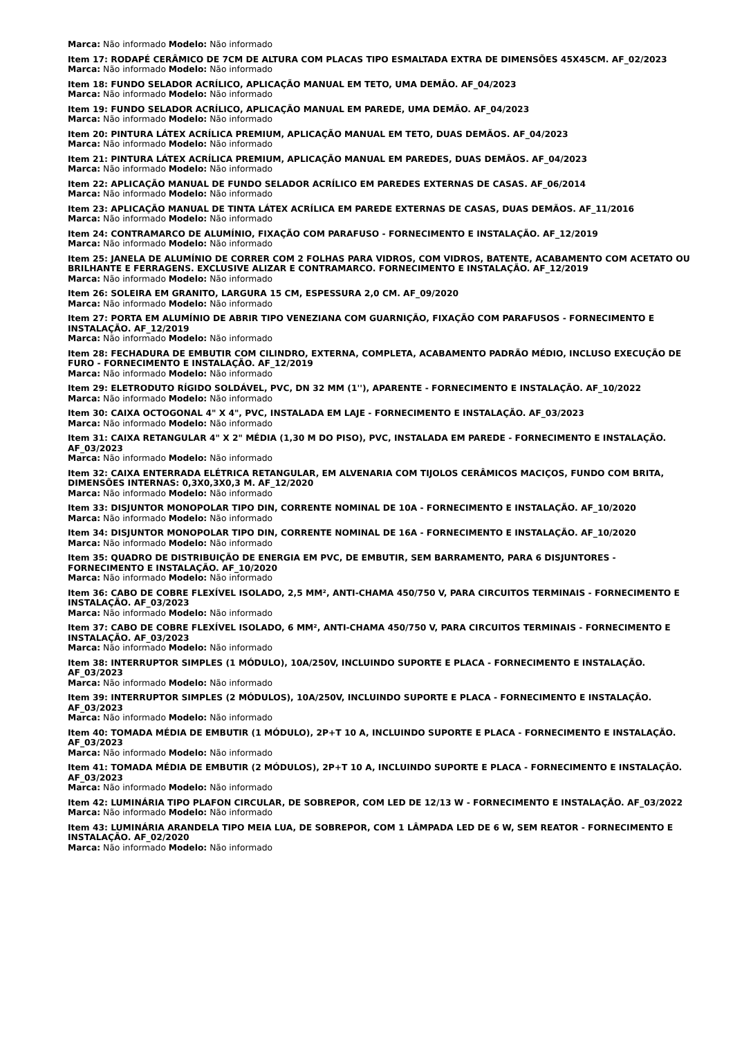Marca: Não informado Modelo: Não informado
Item 17: RODAPÉ CERÂMICO DE 7CM DE ALTURA COM PLACAS TIPO ESMALTADA EXTRA DE DIMENSÕES 45X45CM. AF_02/2023
Marca: Não informado Modelo: Não informado
Item 18: FUNDO SELADOR ACRÍLICO, APLICAÇÃO MANUAL EM TETO, UMA DEMÃO. AF_04/2023
Marca: Não informado Modelo: Não informado
Item 19: FUNDO SELADOR ACRÍLICO, APLICAÇÃO MANUAL EM PAREDE, UMA DEMÃO. AF_04/2023
Marca: Não informado Modelo: Não informado
Item 20: PINTURA LÁTEX ACRÍLICA PREMIUM, APLICAÇÃO MANUAL EM TETO, DUAS DEMÃOS. AF_04/2023
Marca: Não informado Modelo: Não informado
Item 21: PINTURA LÁTEX ACRÍLICA PREMIUM, APLICAÇÃO MANUAL EM PAREDES, DUAS DEMÃOS. AF_04/2023
Marca: Não informado Modelo: Não informado
Item 22: APLICAÇÃO MANUAL DE FUNDO SELADOR ACRÍLICO EM PAREDES EXTERNAS DE CASAS. AF_06/2014
Marca: Não informado Modelo: Não informado
Item 23: APLICAÇÃO MANUAL DE TINTA LÁTEX ACRÍLICA EM PAREDE EXTERNAS DE CASAS, DUAS DEMÃOS. AF_11/2016
Marca: Não informado Modelo: Não informado
Item 24: CONTRAMARCO DE ALUMÍNIO, FIXAÇÃO COM PARAFUSO - FORNECIMENTO E INSTALAÇÃO. AF_12/2019
Marca: Não informado Modelo: Não informado
Item 25: JANELA DE ALUMÍNIO DE CORRER COM 2 FOLHAS PARA VIDROS, COM VIDROS, BATENTE, ACABAMENTO COM ACETATO OU BRILHANTE E FERRAGENS. EXCLUSIVE ALIZAR E CONTRAMARCO. FORNECIMENTO E INSTALAÇÃO. AF_12/2019
Marca: Não informado Modelo: Não informado
Item 26: SOLEIRA EM GRANITO, LARGURA 15 CM, ESPESSURA 2,0 CM. AF_09/2020
Marca: Não informado Modelo: Não informado
Item 27: PORTA EM ALUMÍNIO DE ABRIR TIPO VENEZIANA COM GUARNIÇÃO, FIXAÇÃO COM PARAFUSOS - FORNECIMENTO E INSTALAÇÃO. AF_12/2019
Marca: Não informado Modelo: Não informado
Item 28: FECHADURA DE EMBUTIR COM CILINDRO, EXTERNA, COMPLETA, ACABAMENTO PADRÃO MÉDIO, INCLUSO EXECUÇÃO DE FURO - FORNECIMENTO E INSTALAÇÃO. AF_12/2019
Marca: Não informado Modelo: Não informado
Item 29: ELETRODUTO RÍGIDO SOLDÁVEL, PVC, DN 32 MM (1''), APARENTE - FORNECIMENTO E INSTALAÇÃO. AF_10/2022
Marca: Não informado Modelo: Não informado
Item 30: CAIXA OCTOGONAL 4" X 4", PVC, INSTALADA EM LAJE - FORNECIMENTO E INSTALAÇÃO. AF_03/2023
Marca: Não informado Modelo: Não informado
Item 31: CAIXA RETANGULAR 4" X 2" MÉDIA (1,30 M DO PISO), PVC, INSTALADA EM PAREDE - FORNECIMENTO E INSTALAÇÃO. AF_03/2023
Marca: Não informado Modelo: Não informado
Item 32: CAIXA ENTERRADA ELÉTRICA RETANGULAR, EM ALVENARIA COM TIJOLOS CERÂMICOS MACIÇOS, FUNDO COM BRITA, DIMENSÕES INTERNAS: 0,3X0,3X0,3 M. AF_12/2020
Marca: Não informado Modelo: Não informado
Item 33: DISJUNTOR MONOPOLAR TIPO DIN, CORRENTE NOMINAL DE 10A - FORNECIMENTO E INSTALAÇÃO. AF_10/2020
Marca: Não informado Modelo: Não informado
Item 34: DISJUNTOR MONOPOLAR TIPO DIN, CORRENTE NOMINAL DE 16A - FORNECIMENTO E INSTALAÇÃO. AF_10/2020
Marca: Não informado Modelo: Não informado
Item 35: QUADRO DE DISTRIBUIÇÃO DE ENERGIA EM PVC, DE EMBUTIR, SEM BARRAMENTO, PARA 6 DISJUNTORES - FORNECIMENTO E INSTALAÇÃO. AF_10/2020
Marca: Não informado Modelo: Não informado
Item 36: CABO DE COBRE FLEXÍVEL ISOLADO, 2,5 MM², ANTI-CHAMA 450/750 V, PARA CIRCUITOS TERMINAIS - FORNECIMENTO E INSTALAÇÃO. AF_03/2023
Marca: Não informado Modelo: Não informado
Item 37: CABO DE COBRE FLEXÍVEL ISOLADO, 6 MM², ANTI-CHAMA 450/750 V, PARA CIRCUITOS TERMINAIS - FORNECIMENTO E INSTALAÇÃO. AF_03/2023
Marca: Não informado Modelo: Não informado
Item 38: INTERRUPTOR SIMPLES (1 MÓDULO), 10A/250V, INCLUINDO SUPORTE E PLACA - FORNECIMENTO E INSTALAÇÃO. AF_03/2023
Marca: Não informado Modelo: Não informado
Item 39: INTERRUPTOR SIMPLES (2 MÓDULOS), 10A/250V, INCLUINDO SUPORTE E PLACA - FORNECIMENTO E INSTALAÇÃO. AF_03/2023
Marca: Não informado Modelo: Não informado
Item 40: TOMADA MÉDIA DE EMBUTIR (1 MÓDULO), 2P+T 10 A, INCLUINDO SUPORTE E PLACA - FORNECIMENTO E INSTALAÇÃO. AF_03/2023
Marca: Não informado Modelo: Não informado
Item 41: TOMADA MÉDIA DE EMBUTIR (2 MÓDULOS), 2P+T 10 A, INCLUINDO SUPORTE E PLACA - FORNECIMENTO E INSTALAÇÃO. AF_03/2023
Marca: Não informado Modelo: Não informado
Item 42: LUMINÁRIA TIPO PLAFON CIRCULAR, DE SOBREPOR, COM LED DE 12/13 W - FORNECIMENTO E INSTALAÇÃO. AF_03/2022
Marca: Não informado Modelo: Não informado
Item 43: LUMINÁRIA ARANDELA TIPO MEIA LUA, DE SOBREPOR, COM 1 LÂMPADA LED DE 6 W, SEM REATOR - FORNECIMENTO E INSTALAÇÃO. AF_02/2020
Marca: Não informado Modelo: Não informado